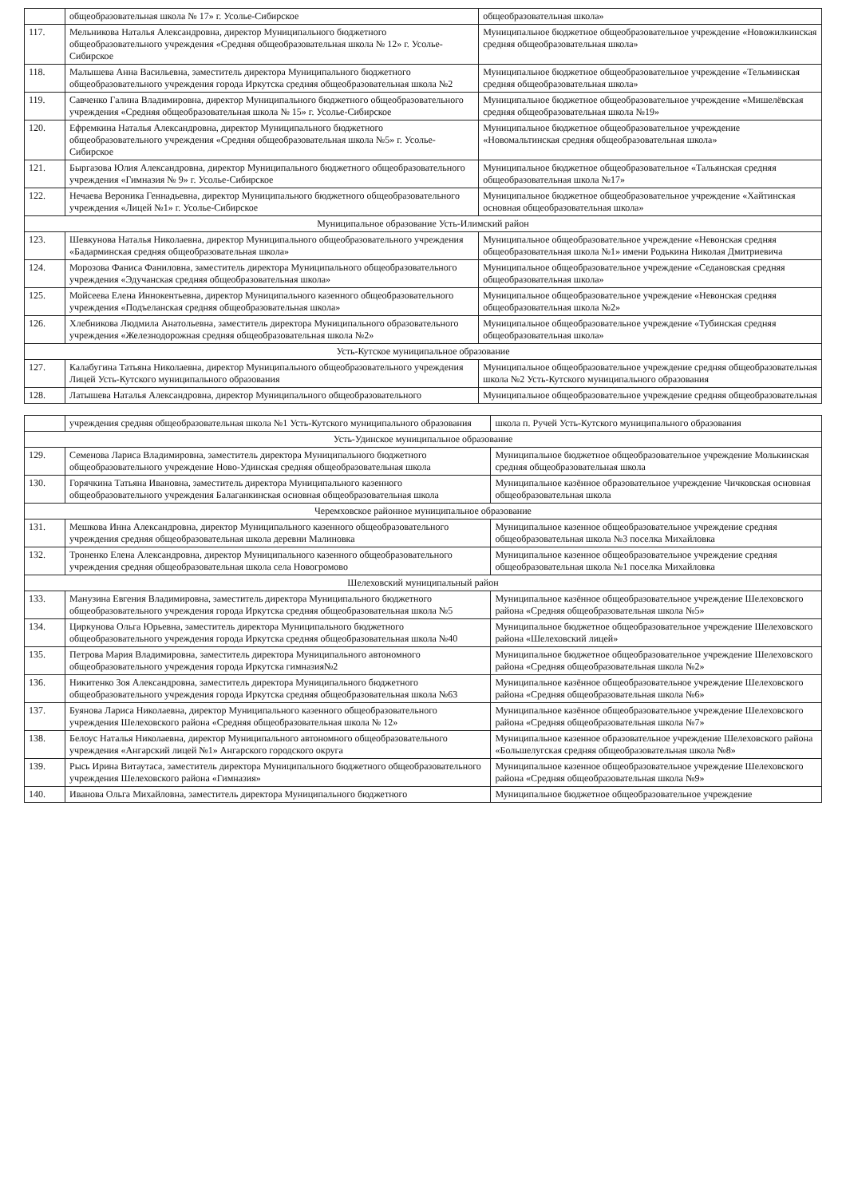| | общеобразовательная школа № 17» г. Усолье-Сибирское | общеобразовательная школа» |
| 117. | Мельникова Наталья Александровна, директор Муниципального бюджетного общеобразовательного учреждения «Средняя общеобразовательная школа № 12» г. Усолье-Сибирское | Муниципальное бюджетное общеобразовательное учреждение «Новожилкинская средняя общеобразовательная школа» |
| 118. | Малышева Анна Васильевна, заместитель директора Муниципального бюджетного общеобразовательного учреждения города Иркутска средняя общеобразовательная школа №2 | Муниципальное бюджетное общеобразовательное учреждение «Тельминская средняя общеобразовательная школа» |
| 119. | Савченко Галина Владимировна, директор Муниципального бюджетного общеобразовательного учреждения «Средняя общеобразовательная школа № 15» г. Усолье-Сибирское | Муниципальное бюджетное общеобразовательное учреждение «Мишелёвская средняя общеобразовательная школа №19» |
| 120. | Ефремкина Наталья Александровна, директор Муниципального бюджетного общеобразовательного учреждения «Средняя общеобразовательная школа №5» г. Усолье-Сибирское | Муниципальное бюджетное общеобразовательное учреждение «Новомальтинская средняя общеобразовательная школа» |
| 121. | Быргазова Юлия Александровна, директор Муниципального бюджетного общеобразовательного учреждения «Гимназия № 9» г. Усолье-Сибирское | Муниципальное бюджетное общеобразовательное «Тальянская средняя общеобразовательная школа №17» |
| 122. | Нечаева Вероника Геннадьевна, директор Муниципального бюджетного общеобразовательного учреждения «Лицей №1» г. Усолье-Сибирское | Муниципальное бюджетное общеобразовательное учреждение «Хайтинская основная общеобразовательная школа» |
| Муниципальное образование Усть-Илимский район | | |
| 123. | Шевкунова Наталья Николаевна, директор Муниципального общеобразовательного учреждения «Бадарминская средняя общеобразовательная школа» | Муниципальное общеобразовательное учреждение «Невонская средняя общеобразовательная школа №1» имени Родькина Николая Дмитриевича |
| 124. | Морозова Фаниса Фаниловна, заместитель директора Муниципального общеобразовательного учреждения «Эдучанская средняя общеобразовательная школа» | Муниципальное общеобразовательное учреждение «Седановская средняя общеобразовательная школа» |
| 125. | Мойсеева Елена Иннокентьевна, директор Муниципального казенного общеобразовательного учреждения «Подъеланская средняя общеобразовательная школа» | Муниципальное общеобразовательное учреждение «Невонская средняя общеобразовательная школа №2» |
| 126. | Хлебникова Людмила Анатольевна, заместитель директора Муниципального образовательного учреждения «Железнодорожная средняя общеобразовательная школа №2» | Муниципальное общеобразовательное учреждение «Тубинская средняя общеобразовательная школа» |
| Усть-Кутское муниципальное образование | | |
| 127. | Калабугина Татьяна Николаевна, директор Муниципального общеобразовательного учреждения Лицей Усть-Кутского муниципального образования | Муниципальное общеобразовательное учреждение средняя общеобразовательная школа №2 Усть-Кутского муниципального образования |
| 128. | Латышева Наталья Александровна, директор Муниципального общеобразовательного | Муниципальное общеобразовательное учреждение средняя общеобразовательная |
| | учреждения средняя общеобразовательная школа №1 Усть-Кутского муниципального образования | школа п. Ручей Усть-Кутского муниципального образования |
| Усть-Удинское муниципальное образование | | |
| 129. | Семенова Лариса Владимировна, заместитель директора Муниципального бюджетного общеобразовательного учреждение Ново-Удинская средняя общеобразовательная школа | Муниципальное бюджетное общеобразовательное учреждение Молькинская средняя общеобразовательная школа |
| 130. | Горячкина Татьяна Ивановна, заместитель директора Муниципального казенного общеобразовательного учреждения Балаганкинская основная общеобразовательная школа | Муниципальное казённое образовательное учреждение Чичковская основная общеобразовательная школа |
| Черемховское районное муниципальное образование | | |
| 131. | Мешкова Инна Александровна, директор Муниципального казенного общеобразовательного учреждения средняя общеобразовательная школа деревни Малиновка | Муниципальное казенное общеобразовательное учреждение средняя общеобразовательная школа №3 поселка Михайловка |
| 132. | Троненко Елена Александровна, директор Муниципального казенного общеобразовательного учреждения средняя общеобразовательная школа села Новогромово | Муниципальное казенное общеобразовательное учреждение средняя общеобразовательная школа №1 поселка Михайловка |
| Шелеховский муниципальный район | | |
| 133. | Манузина Евгения Владимировна, заместитель директора Муниципального бюджетного общеобразовательного учреждения города Иркутска средняя общеобразовательная школа №5 | Муниципальное казённое общеобразовательное учреждение Шелеховского района «Средняя общеобразовательная школа №5» |
| 134. | Циркунова Ольга Юрьевна, заместитель директора Муниципального бюджетного общеобразовательного учреждения города Иркутска средняя общеобразовательная школа №40 | Муниципальное бюджетное общеобразовательное учреждение Шелеховского района «Шелеховский лицей» |
| 135. | Петрова Мария Владимировна, заместитель директора Муниципального автономного общеобразовательного учреждения города Иркутска гимназия№2 | Муниципальное бюджетное общеобразовательное учреждение Шелеховского района «Средняя общеобразовательная школа №2» |
| 136. | Никитенко Зоя Александровна, заместитель директора Муниципального бюджетного общеобразовательного учреждения города Иркутска средняя общеобразовательная школа №63 | Муниципальное казённое общеобразовательное учреждение Шелеховского района «Средняя общеобразовательная школа №6» |
| 137. | Буянова Лариса Николаевна, директор Муниципального казенного общеобразовательного учреждения Шелеховского района «Средняя общеобразовательная школа № 12» | Муниципальное казённое общеобразовательное учреждение Шелеховского района «Средняя общеобразовательная школа №7» |
| 138. | Белоус Наталья Николаевна, директор Муниципального автономного общеобразовательного учреждения «Ангарский лицей №1» Ангарского городского округа | Муниципальное казенное образовательное учреждение Шелеховского района «Большелугская средняя общеобразовательная школа №8» |
| 139. | Рысь Ирина Витаутаса, заместитель директора Муниципального бюджетного общеобразовательного учреждения Шелеховского района «Гимназия» | Муниципальное казенное общеобразовательное учреждение Шелеховского района «Средняя общеобразовательная школа №9» |
| 140. | Иванова Ольга Михайловна, заместитель директора Муниципального бюджетного | Муниципальное бюджетное общеобразовательное учреждение |